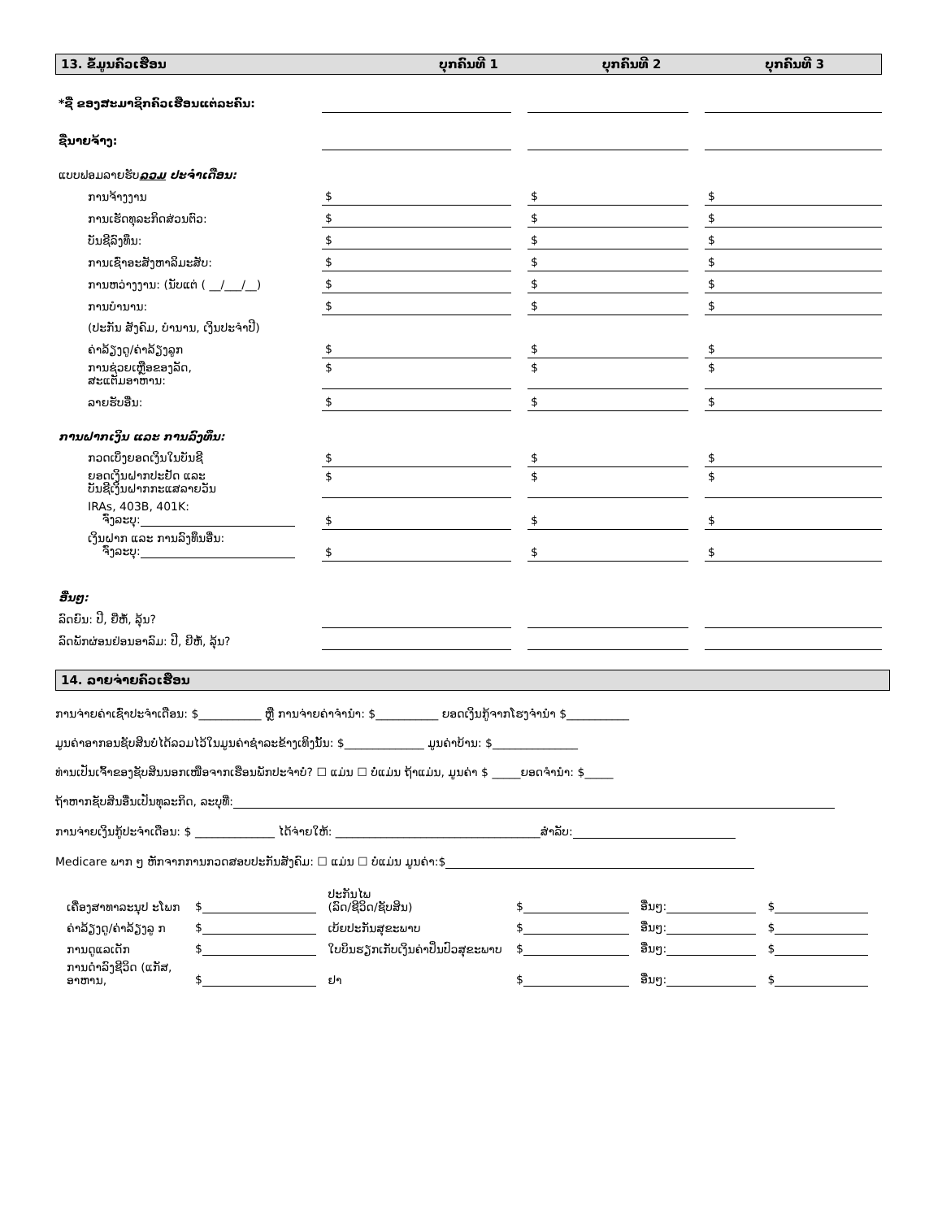13. ຂໍ້ມູນຄົວເຮືອນ ບຸກຄົນທີ 1 ບຸກຄົນທີ 2 ບຸກຄົນທີ 3
| *ຊື່ ຂອງສະມາຊິກຄົວເຮືອນແຕ່ລະຄົນ: | | | | | |
| ຊື່ນາຍຈ້າງ: | | | | | |
| ແບບຟອມລາຍຮັບ ລວມ ປະຈຳເດືອນ: | | | | | |
| ການຈ້າງງານ | $ | | $ | | $ |
| ການເຮັດທຸລະກິດສ່ວນຕົວ: | $ | | $ | | $ |
| ບັນຊີລົງທຶນ: | $ | | $ | | $ |
| ການເຊົ່າອະສັງຫາລິມະສັບ: | $ | | $ | | $ |
| ການຫວ່າງງານ: (ນັບແຕ່ ( __/___/__) | $ | | $ | | $ |
| ການບຳນານ: | $ | | $ | | $ |
| (ປະກັນ ສັງຄົມ, ບໍານານ, ເງິນປະຈຳປີ) | | | | | |
| ຄ່າລ້ຽງດູ/ຄ່າລ້ຽງລູກ | $ | | $ | | $ |
| ການຊ່ວຍເຫຼືອຂອງລັດ, ສະແຕັມອາຫານ: | $ | | $ | | $ |
| ລາຍຮັບອື່ນ: | $ | | $ | | $ |
| ການຝາກເງິນ ແລະ ການລົງທຶນ: | | | | | |
| ກວດເບິ່ງຍອດເງິນໃນບັນຊີ | $ | | $ | | $ |
| ຍອດເງິນຝາກປະຢັດ ແລະ ບັນຊີເງິນຝາກກະແສລາຍວັນ | $ | | $ | | $ |
| IRAs, 403B, 401K: ຈົ່ງລະບຸ: | $ | | $ | | $ |
| ເງິນຝາກ ແລະ ການລົງທຶນອື່ນ: ຈົ່ງລະບຸ: | $ | | $ | | $ |
| ອື່ນໆ: | | | | | |
| ລົດຍົນ: ປີ, ຍີ່ຫໍ້, ລຸ້ນ? | | | | | |
| ລົດພັກຜ່ອນຢ່ອນອາລົມ: ປີ, ຍີຫໍ້, ລຸ້ນ? | | | | | |
14. ລາຍຈ່າຍຄົວເຮືອນ
ການຈ່າຍຄ່າເຊົ່າປະຈຳເດືອນ: $___________ ຫຼື ການຈ່າຍຄ່າຈຳນຳ: $___________ ຍອດເງິນກູ້ຈາກໂຮງຈຳນຳ $___________
ມູນຄ່າອາກອນຊັບສິນບໍ່ໄດ້ລວມໄວ້ໃນມູນຄ່າຊຳລະຂ້າງເທິງນັ້ນ: $______________ ມູນຄ່າບ້ານ: $_______________
ທ່ານເປັນເຈົ້າຂອງຊັບສິນນອກເໜືອຈາກເຮືອນພັກປະຈຳບໍ່? ☐ ແມ່ນ ☐ ບໍ່ແມ່ນ ຖ້າແມ່ນ, ມູນຄ່າ $ _____ຍອດຈຳນຳ: $_____
ຖ້າຫາກຊັບສິນອື່ນເປັນທຸລະກິດ, ລະບຸທີ່:
ການຈ່າຍເງິນກູ້ປະຈຳເດືອນ: $ ______________ ໄດ້ຈ່າຍໃຫ້: ____________________________________ສຳລັບ:
Medicare ພາກ ໆ ຫັກຈາກການກວດສອບປະກັນສັງຄົມ: ☐ ແມ່ນ ☐ ບໍ່ແມ່ນ ມູນຄ່າ:$
| ເຄື່ອງສາທາລະນຸປ ະໂພກ | $ | ປະກັນໄພ (ລົດ/ຊີວິດ/ຊັບສິນ) | $ | ອື່ນໆ: | $ |
| ຄ່າລ້ຽງດູ/ຄ່າລ້ຽງລູ ກ | $ | ເບ້ຍປະກັນສຸຂະພາບ | $ | ອື່ນໆ: | $ |
| ການດູແລເດັກ | $ | ໃບບິນຮຽກເກັບເງິນຄ່າປິ່ນປົວສຸຂະພາບ | $ | ອື່ນໆ: | $ |
| ການດຳລົງຊີວິດ (ແກັສ, ອາຫານ, | $ | ຢາ | $ | ອື່ນໆ: | $ |